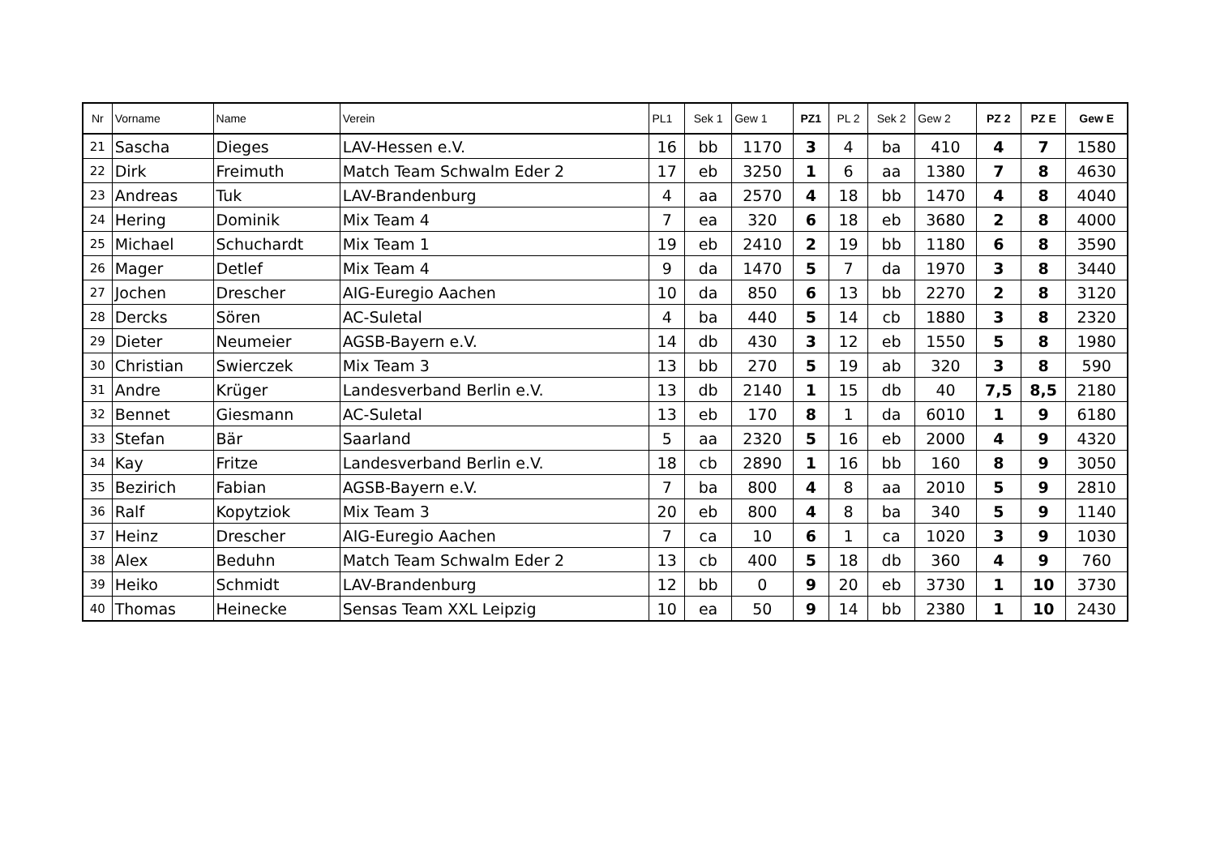| Nr | Vorname | Name | Verein | PL1 | Sek 1 | Gew 1 | PZ1 | PL 2 | Sek 2 | Gew 2 | PZ 2 | PZ E | Gew E |
| --- | --- | --- | --- | --- | --- | --- | --- | --- | --- | --- | --- | --- | --- |
| 21 | Sascha | Dieges | LAV-Hessen e.V. | 16 | bb | 1170 | 3 | 4 | ba | 410 | 4 | 7 | 1580 |
| 22 | Dirk | Freimuth | Match Team Schwalm Eder 2 | 17 | eb | 3250 | 1 | 6 | aa | 1380 | 7 | 8 | 4630 |
| 23 | Andreas | Tuk | LAV-Brandenburg | 4 | aa | 2570 | 4 | 18 | bb | 1470 | 4 | 8 | 4040 |
| 24 | Hering | Dominik | Mix Team 4 | 7 | ea | 320 | 6 | 18 | eb | 3680 | 2 | 8 | 4000 |
| 25 | Michael | Schuchardt | Mix Team 1 | 19 | eb | 2410 | 2 | 19 | bb | 1180 | 6 | 8 | 3590 |
| 26 | Mager | Detlef | Mix Team 4 | 9 | da | 1470 | 5 | 7 | da | 1970 | 3 | 8 | 3440 |
| 27 | Jochen | Drescher | AIG-Euregio Aachen | 10 | da | 850 | 6 | 13 | bb | 2270 | 2 | 8 | 3120 |
| 28 | Dercks | Sören | AC-Suletal | 4 | ba | 440 | 5 | 14 | cb | 1880 | 3 | 8 | 2320 |
| 29 | Dieter | Neumeier | AGSB-Bayern e.V. | 14 | db | 430 | 3 | 12 | eb | 1550 | 5 | 8 | 1980 |
| 30 | Christian | Swierczek | Mix Team 3 | 13 | bb | 270 | 5 | 19 | ab | 320 | 3 | 8 | 590 |
| 31 | Andre | Krüger | Landesverband Berlin e.V. | 13 | db | 2140 | 1 | 15 | db | 40 | 7,5 | 8,5 | 2180 |
| 32 | Bennet | Giesmann | AC-Suletal | 13 | eb | 170 | 8 | 1 | da | 6010 | 1 | 9 | 6180 |
| 33 | Stefan | Bär | Saarland | 5 | aa | 2320 | 5 | 16 | eb | 2000 | 4 | 9 | 4320 |
| 34 | Kay | Fritze | Landesverband Berlin e.V. | 18 | cb | 2890 | 1 | 16 | bb | 160 | 8 | 9 | 3050 |
| 35 | Bezirich | Fabian | AGSB-Bayern e.V. | 7 | ba | 800 | 4 | 8 | aa | 2010 | 5 | 9 | 2810 |
| 36 | Ralf | Kopytziok | Mix Team 3 | 20 | eb | 800 | 4 | 8 | ba | 340 | 5 | 9 | 1140 |
| 37 | Heinz | Drescher | AIG-Euregio Aachen | 7 | ca | 10 | 6 | 1 | ca | 1020 | 3 | 9 | 1030 |
| 38 | Alex | Beduhn | Match Team Schwalm Eder 2 | 13 | cb | 400 | 5 | 18 | db | 360 | 4 | 9 | 760 |
| 39 | Heiko | Schmidt | LAV-Brandenburg | 12 | bb | 0 | 9 | 20 | eb | 3730 | 1 | 10 | 3730 |
| 40 | Thomas | Heinecke | Sensas Team XXL Leipzig | 10 | ea | 50 | 9 | 14 | bb | 2380 | 1 | 10 | 2430 |